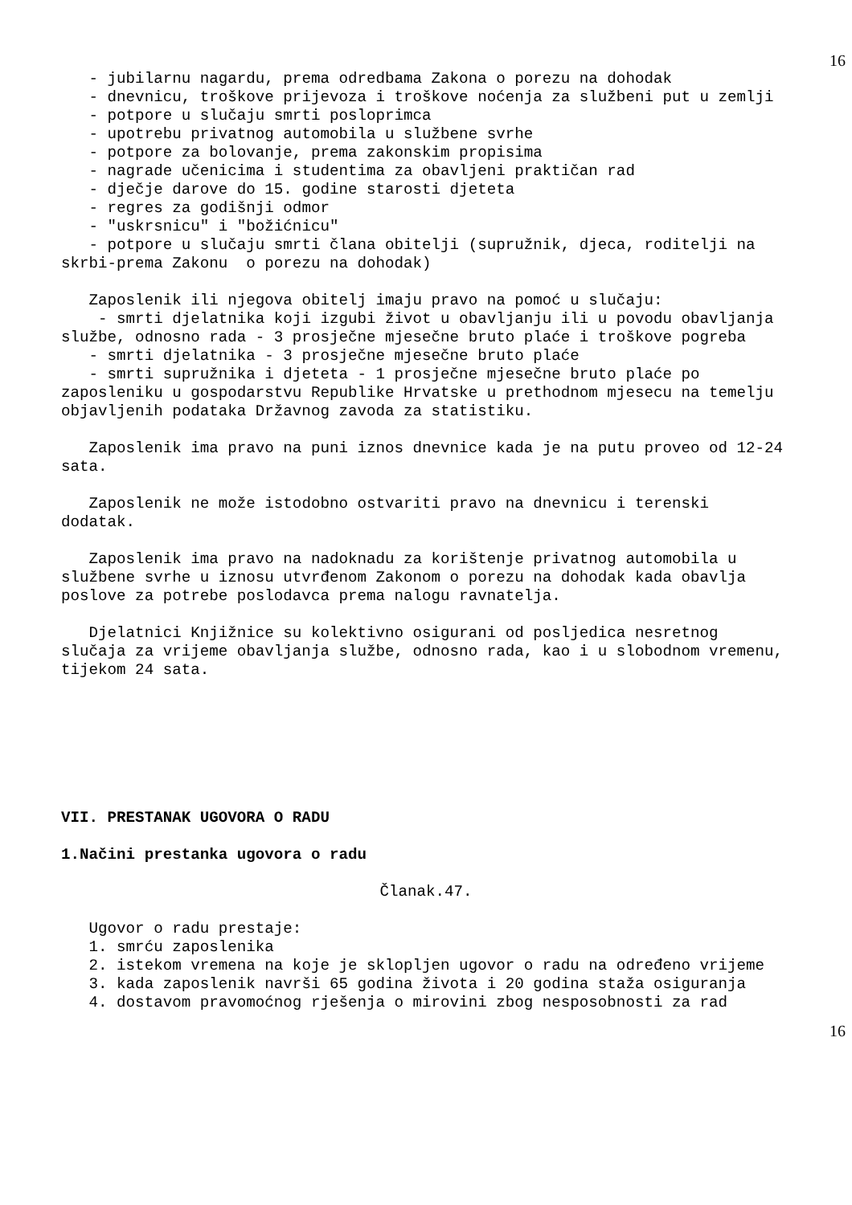16
- jubilarnu nagardu, prema odredbama Zakona o porezu na dohodak
- dnevnicu, troškove prijevoza i troškove noćenja za službeni put u zemlji
- potpore u slučaju smrti posloprimca
- upotrebu privatnog automobila u službene svrhe
- potpore za bolovanje, prema zakonskim propisima
- nagrade učenicima i studentima za obavljeni praktičan rad
- dječje darove do 15. godine starosti djeteta
- regres za godišnji odmor
- "uskrsnicu" i "božićnicu"
- potpore u slučaju smrti člana obitelji (supružnik, djeca, roditelji na skrbi-prema Zakonu o porezu na dohodak)
Zaposlenik ili njegova obitelj imaju pravo na pomoć u slučaju:
- smrti djelatnika koji izgubi život u obavljanju ili u povodu obavljanja službe, odnosno rada - 3 prosječne mjesečne bruto plaće i troškove pogreba
- smrti djelatnika - 3 prosječne mjesečne bruto plaće
- smrti supružnika i djeteta - 1 prosječne mjesečne bruto plaće po zaposleniku u gospodarstvu Republike Hrvatske u prethodnom mjesecu na temelju objavljenih podataka Državnog zavoda za statistiku.
Zaposlenik ima pravo na puni iznos dnevnice kada je na putu proveo od 12-24 sata.
Zaposlenik ne može istodobno ostvariti pravo na dnevnicu i terenski dodatak.
Zaposlenik ima pravo na nadoknadu za korištenje privatnog automobila u službene svrhe u iznosu utvrđenom Zakonom o porezu na dohodak kada obavlja poslove za potrebe poslodavca prema nalogu ravnatelja.
Djelatnici Knjižnice su kolektivno osigurani od posljedica nesretnog slučaja za vrijeme obavljanja službe, odnosno rada, kao i u slobodnom vremenu, tijekom 24 sata.
VII. PRESTANAK UGOVORA O RADU
1.Načini prestanka ugovora o radu
Članak.47.
Ugovor o radu prestaje:
1. smrću zaposlenika
2. istekom vremena na koje je sklopljen ugovor o radu na određeno vrijeme
3. kada zaposlenik navrši 65 godina života i 20 godina staža osiguranja
4. dostavom pravomoćnog rješenja o mirovini zbog nesposobnosti za rad
16